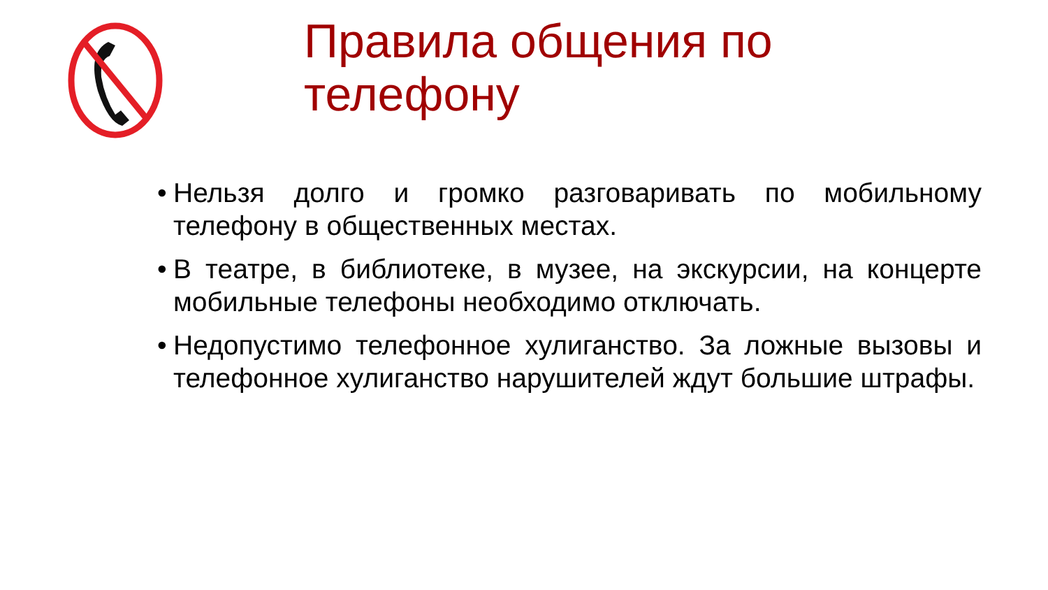Правила общения по
телефону
• Нельзя долго и громко разговаривать по мобильному телефону в общественных местах.
• В театре, в библиотеке, в музее, на экскурсии, на концерте мобильные телефоны необходимо отключать.
• Недопустимо телефонное хулиганство. За ложные вызовы и телефонное хулиганство нарушителей ждут большие штрафы.